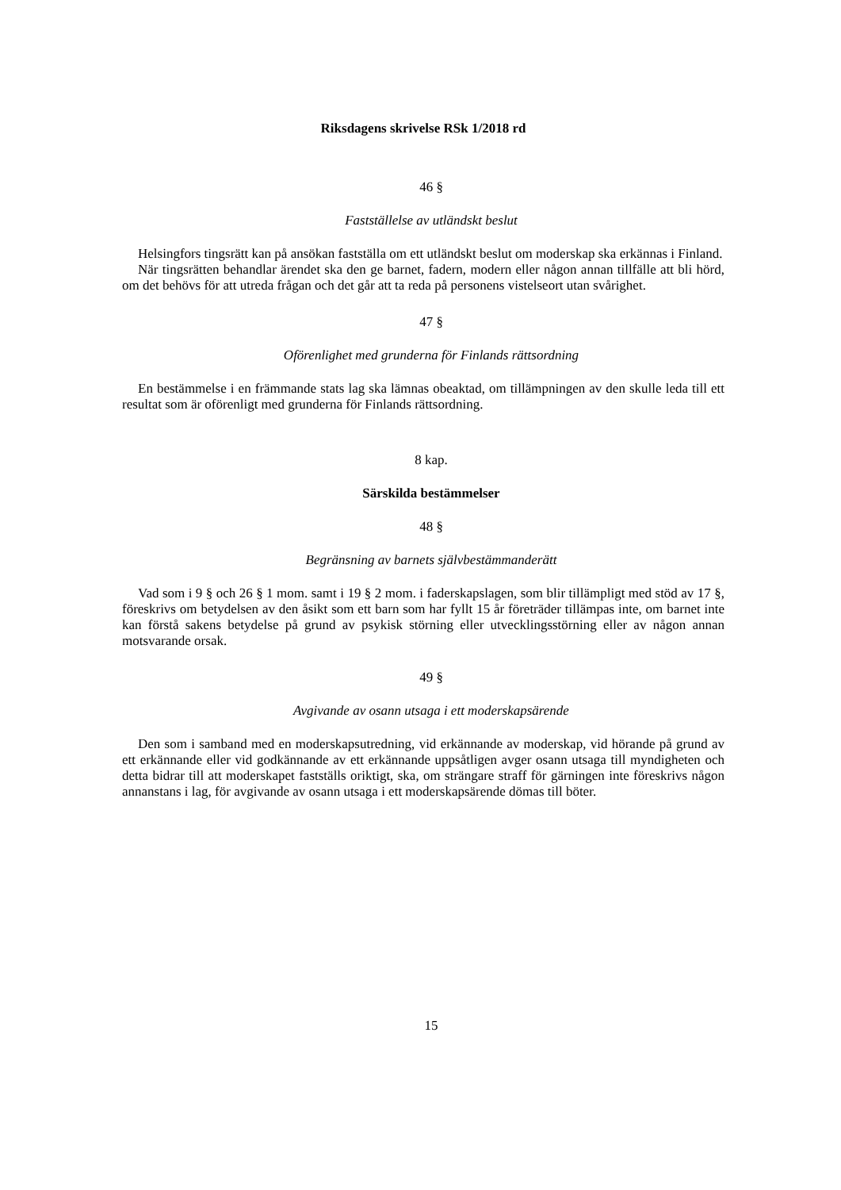Riksdagens skrivelse RSk 1/2018 rd
46 §
Fastställelse av utländskt beslut
Helsingfors tingsrätt kan på ansökan fastställa om ett utländskt beslut om moderskap ska erkännas i Finland.
När tingsrätten behandlar ärendet ska den ge barnet, fadern, modern eller någon annan tillfälle att bli hörd, om det behövs för att utreda frågan och det går att ta reda på personens vistelseort utan svårighet.
47 §
Oförenlighet med grunderna för Finlands rättsordning
En bestämmelse i en främmande stats lag ska lämnas obeaktad, om tillämpningen av den skulle leda till ett resultat som är oförenligt med grunderna för Finlands rättsordning.
8 kap.
Särskilda bestämmelser
48 §
Begränsning av barnets självbestämmanderätt
Vad som i 9 § och 26 § 1 mom. samt i 19 § 2 mom. i faderskapslagen, som blir tillämpligt med stöd av 17 §, föreskrivs om betydelsen av den åsikt som ett barn som har fyllt 15 år företräder tillämpas inte, om barnet inte kan förstå sakens betydelse på grund av psykisk störning eller utvecklingsstörning eller av någon annan motsvarande orsak.
49 §
Avgivande av osann utsaga i ett moderskapsärende
Den som i samband med en moderskapsutredning, vid erkännande av moderskap, vid hörande på grund av ett erkännande eller vid godkännande av ett erkännande uppsåtligen avger osann utsaga till myndigheten och detta bidrar till att moderskapet fastställs oriktigt, ska, om strängare straff för gärningen inte föreskrivs någon annanstans i lag, för avgivande av osann utsaga i ett moderskapsärende dömas till böter.
15